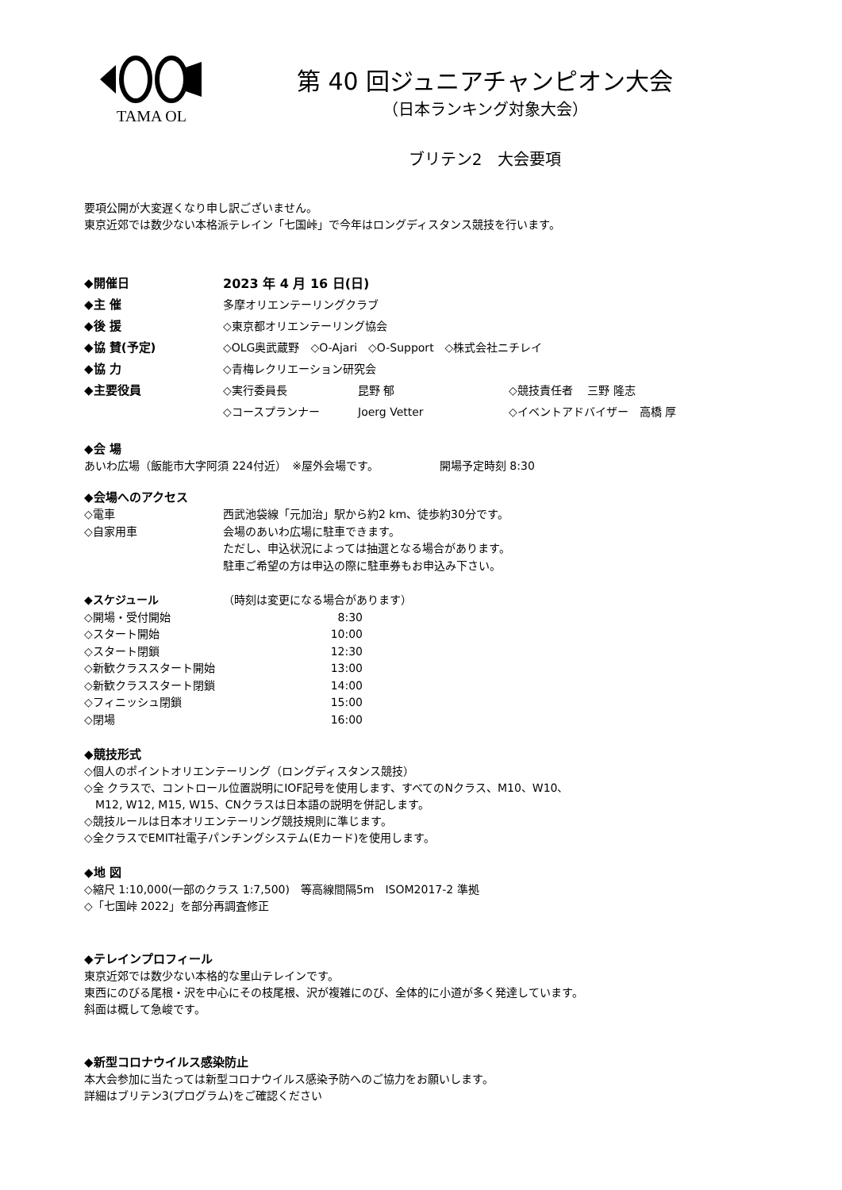TAMA OL
第 40 回ジュニアチャンピオン大会
（日本ランキング対象大会）
ブリテン2　大会要項
要項公開が大変遅くなり申し訳ございません。
東京近郊では数少ない本格派テレイン「七国峠」で今年はロングディスタンス競技を行います。
◆開催日 2023 年 4 月 16 日(日)
◆主 催 多摩オリエンテーリングクラブ
◆後 援 ◇東京都オリエンテーリング協会
◆協 賛(予定) ◇OLG奥武蔵野　◇O-Ajari　◇O-Support　◇株式会社ニチレイ
◆協 力 ◇青梅レクリエーション研究会
◆主要役員 ◇実行委員長 昆野 郁 ◇競技責任者　 三野 隆志
◇コースプランナー Joerg Vetter ◇イベントアドバイザー　高橋 厚
◆会 場
あいわ広場（飯能市大字阿須 224付近）　※屋外会場です。　　　　　　開場予定時刻 8:30
◆会場へのアクセス
◇電車 西武池袋線「元加治」駅から約2 km、徒歩約30分です。
◇自家用車 会場のあいわ広場に駐車できます。
ただし、申込状況によっては抽選となる場合があります。
駐車ご希望の方は申込の際に駐車券もお申込み下さい。
◆スケジュール （時刻は変更になる場合があります）
◇開場・受付開始 8:30
◇スタート開始 10:00
◇スタート閉鎖 12:30
◇新歓クラススタート開始 13:00
◇新歓クラススタート閉鎖 14:00
◇フィニッシュ閉鎖 15:00
◇閉場 16:00
◆競技形式
◇個人のポイントオリエンテーリング（ロングディスタンス競技）
◇全 クラスで、コントロール位置説明にIOF記号を使用します、すべてのNクラス、M10、W10、
　M12, W12, M15, W15、CNクラスは日本語の説明を併記します。
◇競技ルールは日本オリエンテーリング競技規則に準じます。
◇全クラスでEMIT社電子パンチングシステム(Eカード)を使用します。
◆地 図
◇縮尺 1:10,000(一部のクラス 1:7,500)　等高線間隔5m　ISOM2017-2 準拠
◇「七国峠 2022」を部分再調査修正
◆テレインプロフィール
東京近郊では数少ない本格的な里山テレインです。
東西にのびる尾根・沢を中心にその枝尾根、沢が複雑にのび、全体的に小道が多く発達しています。
斜面は概して急峻です。
◆新型コロナウイルス感染防止
本大会参加に当たっては新型コロナウイルス感染予防へのご協力をお願いします。
詳細はブリテン3(プログラム)をご確認ください